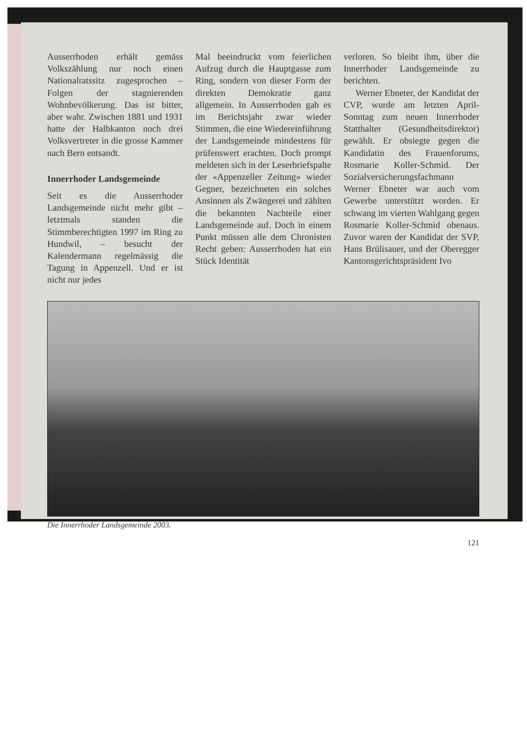Ausserrhoden erhält gemäss Volkszählung nur noch einen Nationalratssitz zugesprochen – Folgen der stagnierenden Wohnbevölkerung. Das ist bitter, aber wahr. Zwischen 1881 und 1931 hatte der Halbkanton noch drei Volksvertreter in die grosse Kammer nach Bern entsandt.
Innerrhoder Landsgemeinde
Seit es die Ausserrhoder Landsgemeinde nicht mehr gibt – letztmals standen die Stimmberechtigten 1997 im Ring zu Hundwil, – besucht der Kalendermann regelmässig die Tagung in Appenzell. Und er ist nicht nur jedes
Mal beeindruckt vom feierlichen Aufzug durch die Hauptgasse zum Ring, sondern von dieser Form der direkten Demokratie ganz allgemein. In Ausserrhoden gab es im Berichtsjahr zwar wieder Stimmen, die eine Wiedereinführung der Landsgemeinde mindestens für prüfenswert erachten. Doch prompt meldeten sich in der Leserbriefspalte der «Appenzeller Zeitung» wieder Gegner, bezeichneten ein solches Ansinnen als Zwängerei und zählten die bekannten Nachteile einer Landsgemeinde auf. Doch in einem Punkt müssen alle dem Chronisten Recht geben: Ausserrhoden hat ein Stück Identität
verloren. So bleibt ihm, über die Innerrhoder Landsgemeinde zu berichten.
Werner Ebneter, der Kandidat der CVP, wurde am letzten April-Sonntag zum neuen Innerrhoder Statthalter (Gesundheitsdirektor) gewählt. Er obsiegte gegen die Kandidatin des Frauenforums, Rosmarie Koller-Schmid. Der Sozialversicherungsfachmann Werner Ebneter war auch vom Gewerbe unterstützt worden. Er schwang im vierten Wahlgang gegen Rosmarie Koller-Schmid obenaus. Zuvor waren der Kandidat der SVP, Hans Brülisauer, und der Oberegger Kantonsgerichtspräsident Ivo
Die Innerrhoder Landsgemeinde 2003.
121